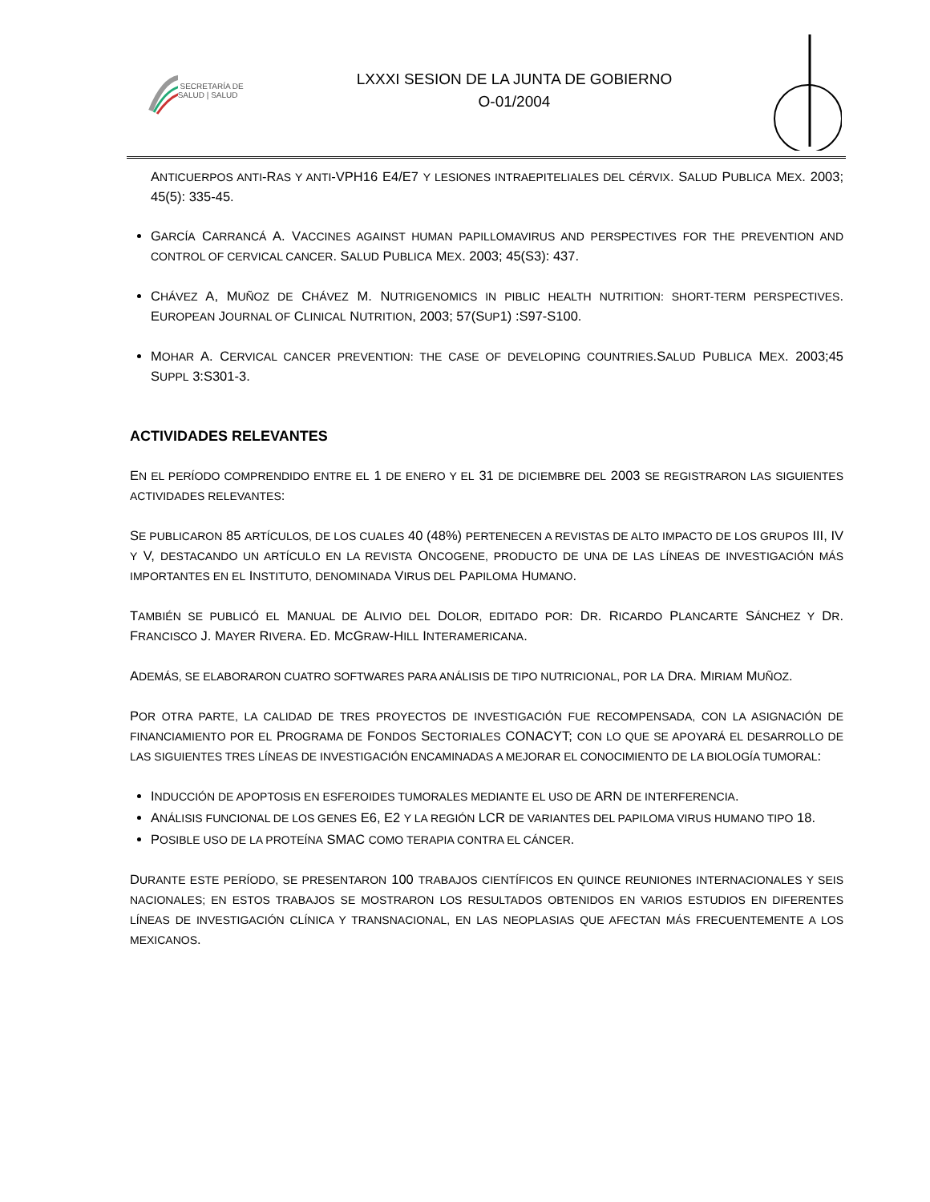SECRETARÍA DE SALUD | SALUD
LXXXI SESION DE LA JUNTA DE GOBIERNO
O-01/2004
ANTICUERPOS ANTI-RAS Y ANTI-VPH16 E4/E7 Y LESIONES INTRAEPITELIALES DEL CÉRVIX. SALUD PUBLICA MEX. 2003; 45(5): 335-45.
GARCÍA CARRANCÁ A. VACCINES AGAINST HUMAN PAPILLOMAVIRUS AND PERSPECTIVES FOR THE PREVENTION AND CONTROL OF CERVICAL CANCER. SALUD PUBLICA MEX. 2003; 45(S3): 437.
CHÁVEZ A, MUÑOZ DE CHÁVEZ M. NUTRIGENOMICS IN PIBLIC HEALTH NUTRITION: SHORT-TERM PERSPECTIVES. EUROPEAN JOURNAL OF CLINICAL NUTRITION, 2003; 57(SUP1) :S97-S100.
MOHAR A. CERVICAL CANCER PREVENTION: THE CASE OF DEVELOPING COUNTRIES.SALUD PUBLICA MEX. 2003;45 SUPPL 3:S301-3.
ACTIVIDADES RELEVANTES
EN EL PERÍODO COMPRENDIDO ENTRE EL 1 DE ENERO Y EL 31 DE DICIEMBRE DEL 2003 SE REGISTRARON LAS SIGUIENTES ACTIVIDADES RELEVANTES:
SE PUBLICARON 85 ARTÍCULOS, DE LOS CUALES 40 (48%) PERTENECEN A REVISTAS DE ALTO IMPACTO DE LOS GRUPOS III, IV Y V, DESTACANDO UN ARTÍCULO EN LA REVISTA ONCOGENE, PRODUCTO DE UNA DE LAS LÍNEAS DE INVESTIGACIÓN MÁS IMPORTANTES EN EL INSTITUTO, DENOMINADA VIRUS DEL PAPILOMA HUMANO.
TAMBIÉN SE PUBLICÓ EL MANUAL DE ALIVIO DEL DOLOR, EDITADO POR: DR. RICARDO PLANCARTE SÁNCHEZ Y DR. FRANCISCO J. MAYER RIVERA. ED. MCGRAW-HILL INTERAMERICANA.
ADEMÁS, SE ELABORARON CUATRO SOFTWARES PARA ANÁLISIS DE TIPO NUTRICIONAL, POR LA DRA. MIRIAM MUÑOZ.
POR OTRA PARTE, LA CALIDAD DE TRES PROYECTOS DE INVESTIGACIÓN FUE RECOMPENSADA, CON LA ASIGNACIÓN DE FINANCIAMIENTO POR EL PROGRAMA DE FONDOS SECTORIALES CONACYT; CON LO QUE SE APOYARÁ EL DESARROLLO DE LAS SIGUIENTES TRES LÍNEAS DE INVESTIGACIÓN ENCAMINADAS A MEJORAR EL CONOCIMIENTO DE LA BIOLOGÍA TUMORAL:
INDUCCIÓN DE APOPTOSIS EN ESFEROIDES TUMORALES MEDIANTE EL USO DE ARN DE INTERFERENCIA.
ANÁLISIS FUNCIONAL DE LOS GENES E6, E2 Y LA REGIÓN LCR DE VARIANTES DEL PAPILOMA VIRUS HUMANO TIPO 18.
POSIBLE USO DE LA PROTEÍNA SMAC COMO TERAPIA CONTRA EL CÁNCER.
DURANTE ESTE PERÍODO, SE PRESENTARON 100 TRABAJOS CIENTÍFICOS EN QUINCE REUNIONES INTERNACIONALES Y SEIS NACIONALES; EN ESTOS TRABAJOS SE MOSTRARON LOS RESULTADOS OBTENIDOS EN VARIOS ESTUDIOS EN DIFERENTES LÍNEAS DE INVESTIGACIÓN CLÍNICA Y TRANSNACIONAL, EN LAS NEOPLASIAS QUE AFECTAN MÁS FRECUENTEMENTE A LOS MEXICANOS.